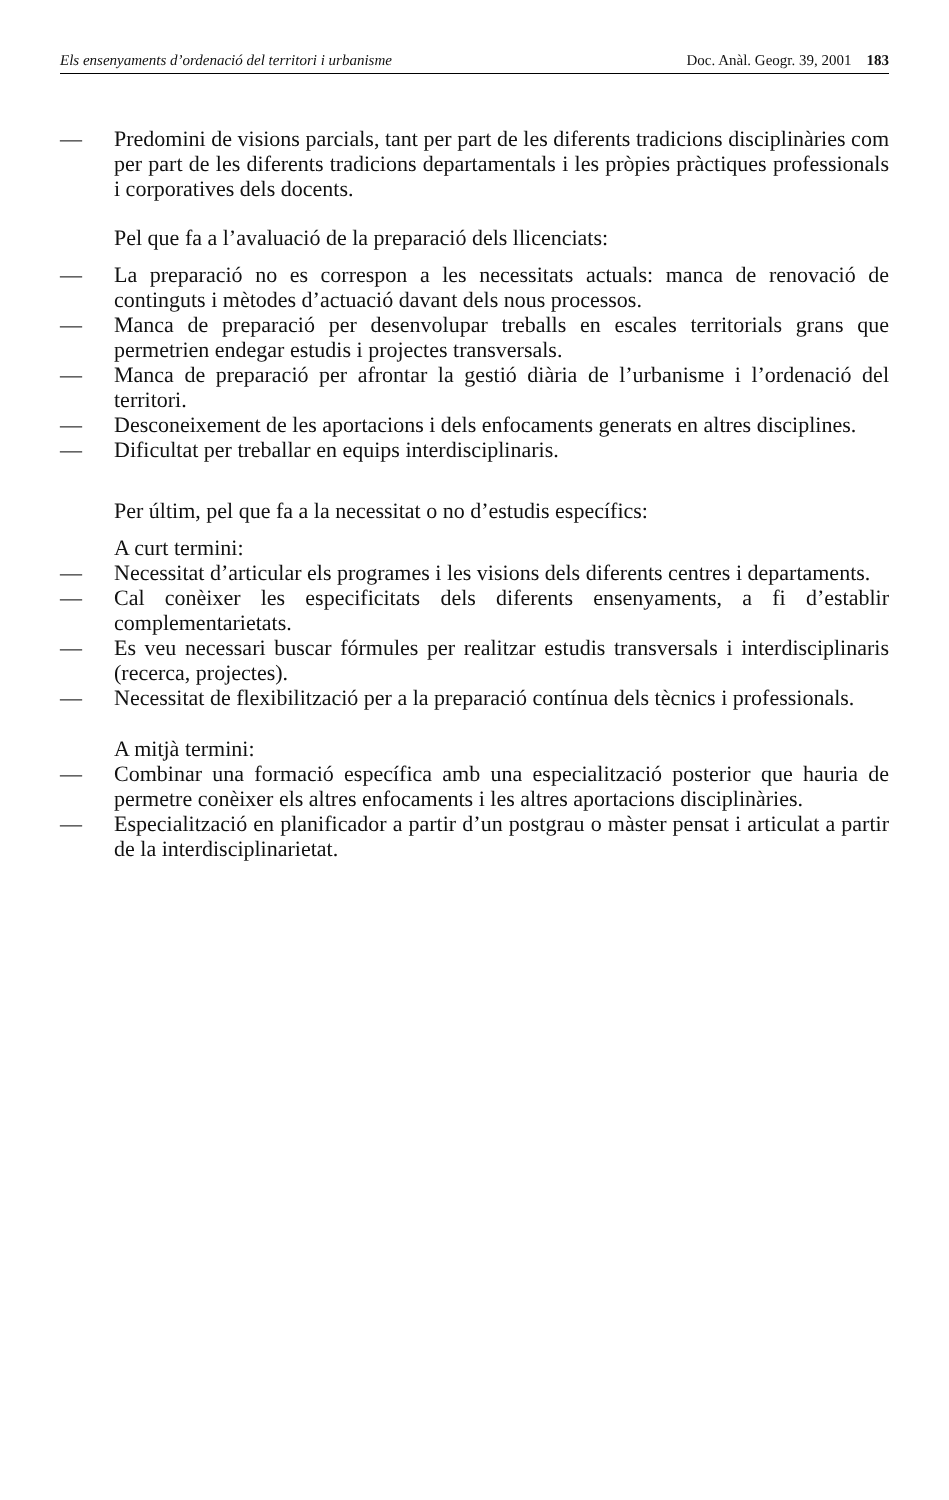Els ensenyaments d’ordenació del territori i urbanisme Doc. Anàl. Geogr. 39, 2001 183
— Predomini de visions parcials, tant per part de les diferents tradicions disciplinàries com per part de les diferents tradicions departamentals i les pròpies pràctiques professionals i corporatives dels docents.
Pel que fa a l’avaluació de la preparació dels llicenciats:
— La preparació no es correspon a les necessitats actuals: manca de renovació de continguts i mètodes d’actuació davant dels nous processos.
— Manca de preparació per desenvolupar treballs en escales territorials grans que permetrien endegar estudis i projectes transversals.
— Manca de preparació per afrontar la gestió diària de l’urbanisme i l’ordenació del territori.
— Desconeixement de les aportacions i dels enfocaments generats en altres disciplines.
— Dificultat per treballar en equips interdisciplinaris.
Per últim, pel que fa a la necessitat o no d’estudis específics:
A curt termini:
— Necessitat d’articular els programes i les visions dels diferents centres i departaments.
— Cal conèixer les especificitats dels diferents ensenyaments, a fi d’establir complementarietats.
— Es veu necessari buscar fórmules per realitzar estudis transversals i interdisciplinaris (recerca, projectes).
— Necessitat de flexibilització per a la preparació contínua dels tècnics i professionals.
A mitjà termini:
— Combinar una formació específica amb una especialització posterior que hauria de permetre conèixer els altres enfocaments i les altres aportacions disciplinàries.
— Especialització en planificador a partir d’un postgrau o màster pensat i articulat a partir de la interdisciplinarietat.